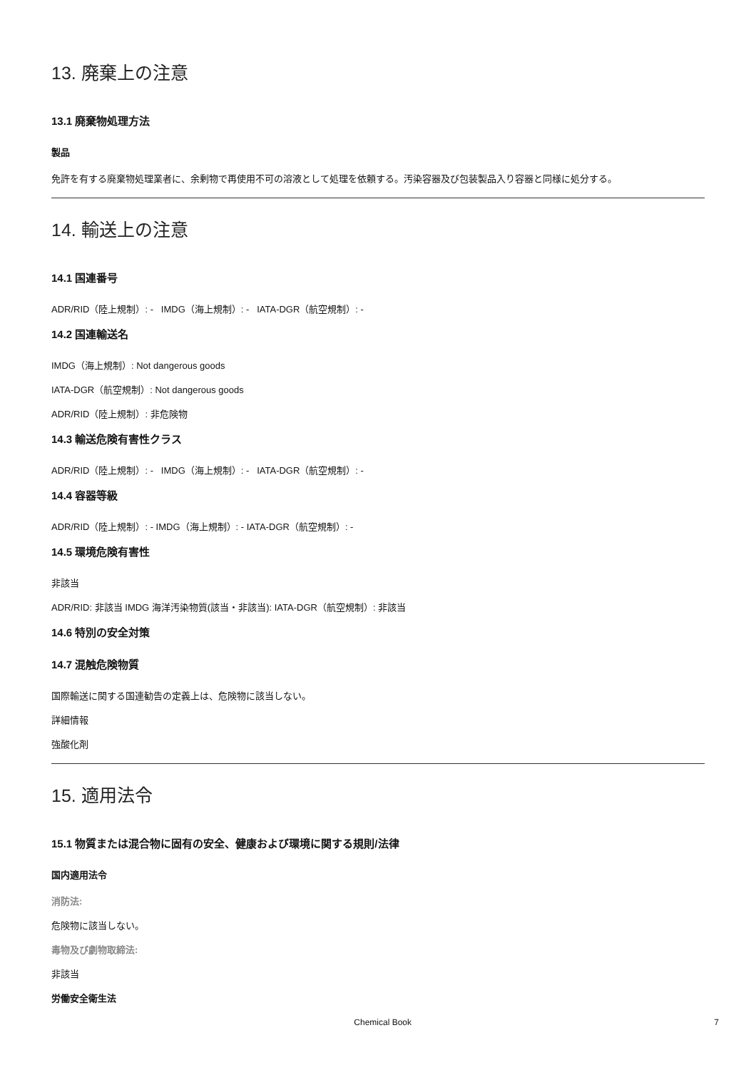13. 廃棄上の注意
13.1 廃棄物処理方法
製品
免許を有する廃棄物処理業者に、余剰物で再使用不可の溶液として処理を依頼する。汚染容器及び包装製品入り容器と同様に処分する。
14. 輸送上の注意
14.1 国連番号
ADR/RID（陸上規制）: - IMDG（海上規制）: - IATA-DGR（航空規制）: -
14.2 国連輸送名
IMDG（海上規制）: Not dangerous goods
IATA-DGR（航空規制）: Not dangerous goods
ADR/RID（陸上規制）: 非危険物
14.3 輸送危険有害性クラス
ADR/RID（陸上規制）: - IMDG（海上規制）: - IATA-DGR（航空規制）: -
14.4 容器等級
ADR/RID（陸上規制）: - IMDG（海上規制）: - IATA-DGR（航空規制）: -
14.5 環境危険有害性
非該当
ADR/RID: 非該当 IMDG 海洋汚染物質(該当・非該当): IATA-DGR（航空規制）: 非該当
14.6 特別の安全対策
14.7 混触危険物質
国際輸送に関する国連勧告の定義上は、危険物に該当しない。
詳細情報
強酸化剤
15. 適用法令
15.1 物質または混合物に固有の安全、健康および環境に関する規則/法律
国内適用法令
消防法:
危険物に該当しない。
毒物及び劇物取締法:
非該当
労働安全衛生法
Chemical Book 7